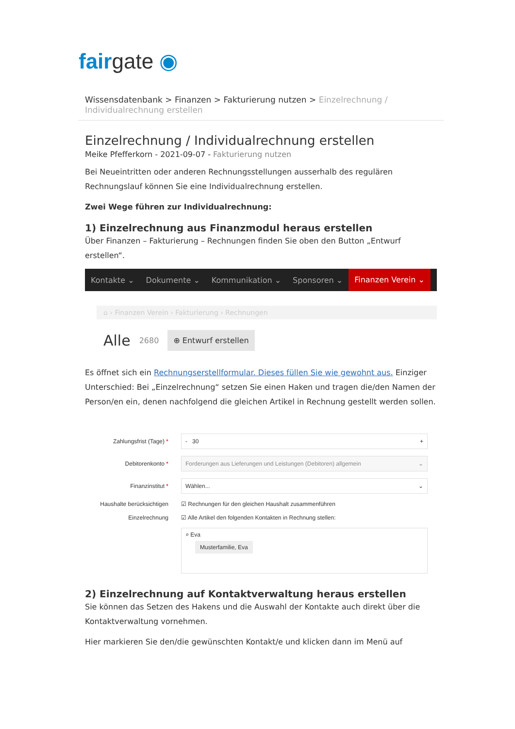fair gate ◉
Wissensdatenbank > Finanzen > Fakturierung nutzen > Einzelrechnung / Individualrechnung erstellen
Einzelrechnung / Individualrechnung erstellen
Meike Pfefferkorn - 2021-09-07 - Fakturierung nutzen
Bei Neueintritten oder anderen Rechnungsstellungen ausserhalb des regulären Rechnungslauf können Sie eine Individualrechnung erstellen.
Zwei Wege führen zur Individualrechnung:
1) Einzelrechnung aus Finanzmodul heraus erstellen
Über Finanzen – Fakturierung – Rechnungen finden Sie oben den Button „Entwurf erstellen“.
Kontakte ⌄ Dokumente ⌄ Kommunikation ⌄ Sponsoren ⌄
Finanzen Verein ⌄
⌂ › Finanzen Verein › Fakturierung › Rechnungen
Alle 2680 ⊕ Entwurf erstellen
Es öffnet sich ein Rechnungserstellformular. Dieses füllen Sie wie gewohnt aus. Einziger Unterschied: Bei „Einzelrechnung“ setzen Sie einen Haken und tragen die/den Namen der Person/en ein, denen nachfolgend die gleichen Artikel in Rechnung gestellt werden sollen.
Zahlungsfrist (Tage) *
- 30 +
Debitorenkonto *
Forderungen aus Lieferungen und Leistungen (Debitoren) allgemein ⌄
Finanzinstitut *
Wählen... ⌄
Haushalte berücksichtigen
☑ Rechnungen für den gleichen Haushalt zusammenführen
Einzelrechnung
☑ Alle Artikel den folgenden Kontakten in Rechnung stellen:
⌕ Eva
Musterfamilie, Eva
2) Einzelrechnung auf Kontaktverwaltung heraus erstellen
Sie können das Setzen des Hakens und die Auswahl der Kontakte auch direkt über die Kontaktverwaltung vornehmen.
Hier markieren Sie den/die gewünschten Kontakt/e und klicken dann im Menü auf